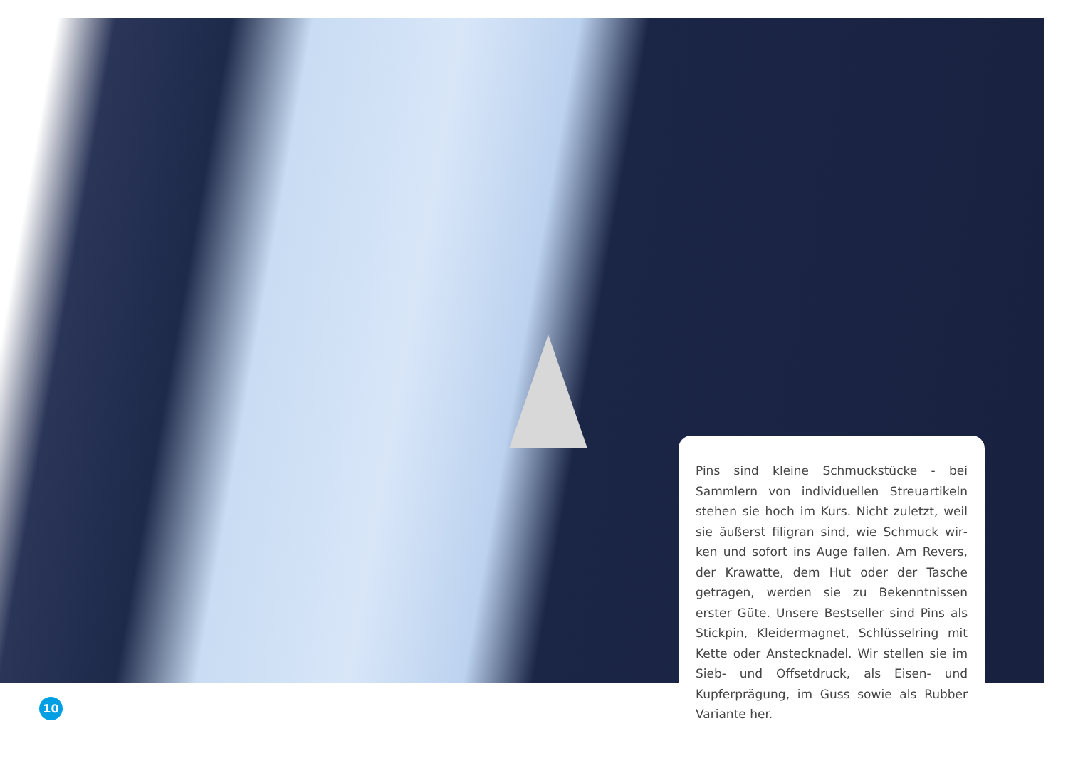Pins sind kleine Schmuckstücke - bei Sammlern von in­dividuellen Streuartikeln stehen sie hoch im Kurs. Nicht zuletzt, weil sie äußerst filigran sind, wie Schmuck wir­ken und sofort ins Auge fallen. Am Revers, der Krawatte, dem Hut oder der Tasche getragen, werden sie zu Be­kenntnissen erster Güte. Unsere Bestseller sind Pins als Stickpin, Kleidermagnet, Schlüsselring mit Kette oder Anstecknadel. Wir stellen sie im Sieb- und Offsetdruck, als Eisen- und Kupferprägung, im Guss sowie als Rubber Variante her.
10